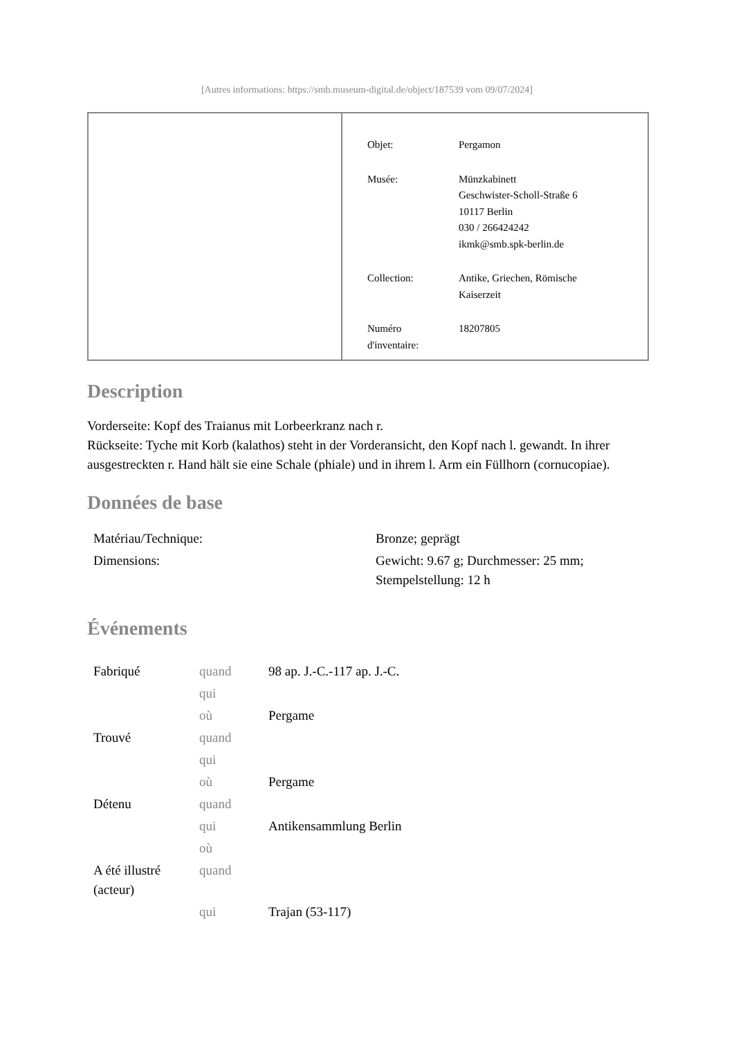[Autres informations: https://smb.museum-digital.de/object/187539 vom 09/07/2024]
| Objet: | Pergamon |
| Musée: | Münzkabinett Geschwister-Scholl-Straße 6 10117 Berlin 030 / 266424242 ikmk@smb.spk-berlin.de |
| Collection: | Antike, Griechen, Römische Kaiserzeit |
| Numéro d'inventaire: | 18207805 |
Description
Vorderseite: Kopf des Traianus mit Lorbeerkranz nach r.
Rückseite: Tyche mit Korb (kalathos) steht in der Vorderansicht, den Kopf nach l. gewandt. In ihrer ausgestreckten r. Hand hält sie eine Schale (phiale) und in ihrem l. Arm ein Füllhorn (cornucopiae).
Données de base
| Matériau/Technique: | Bronze; geprägt |
| Dimensions: | Gewicht: 9.67 g; Durchmesser: 25 mm; Stempelstellung: 12 h |
Événements
| Fabriqué | quand | 98 ap. J.-C.-117 ap. J.-C. |
| | qui | |
| | où | Pergame |
| Trouvé | quand | |
| | qui | |
| | où | Pergame |
| Détenu | quand | |
| | qui | Antikensammlung Berlin |
| | où | |
| A été illustré (acteur) | quand | |
| | qui | Trajan (53-117) |